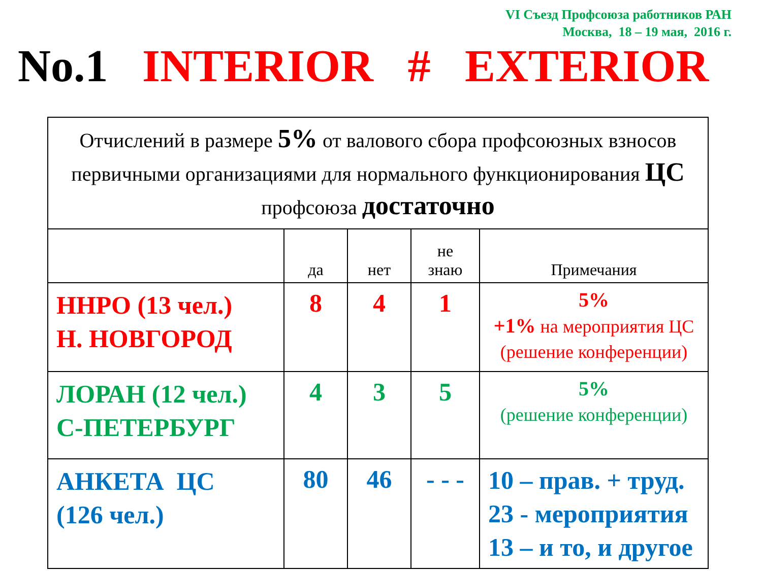VI Съезд Профсоюза работников РАН
Москва, 18 – 19 мая, 2016 г.
No.1 INTERIOR # EXTERIOR
| Отчислений в размере 5% от валового сбора профсоюзных взносов первичными организациями для нормального функционирования ЦС профсоюза достаточно | | | | |
| | да | нет | не знаю | Примечания |
| ННРО (13 чел.) Н. НОВГОРОД | 8 | 4 | 1 | 5% +1% на мероприятия ЦС (решение конференции) |
| ЛОРАН (12 чел.) С-ПЕТЕРБУРГ | 4 | 3 | 5 | 5% (решение конференции) |
| АНКЕТА ЦС (126 чел.) | 80 | 46 | - - - | 10 – прав. + труд. 23 - мероприятия 13 – и то, и другое |